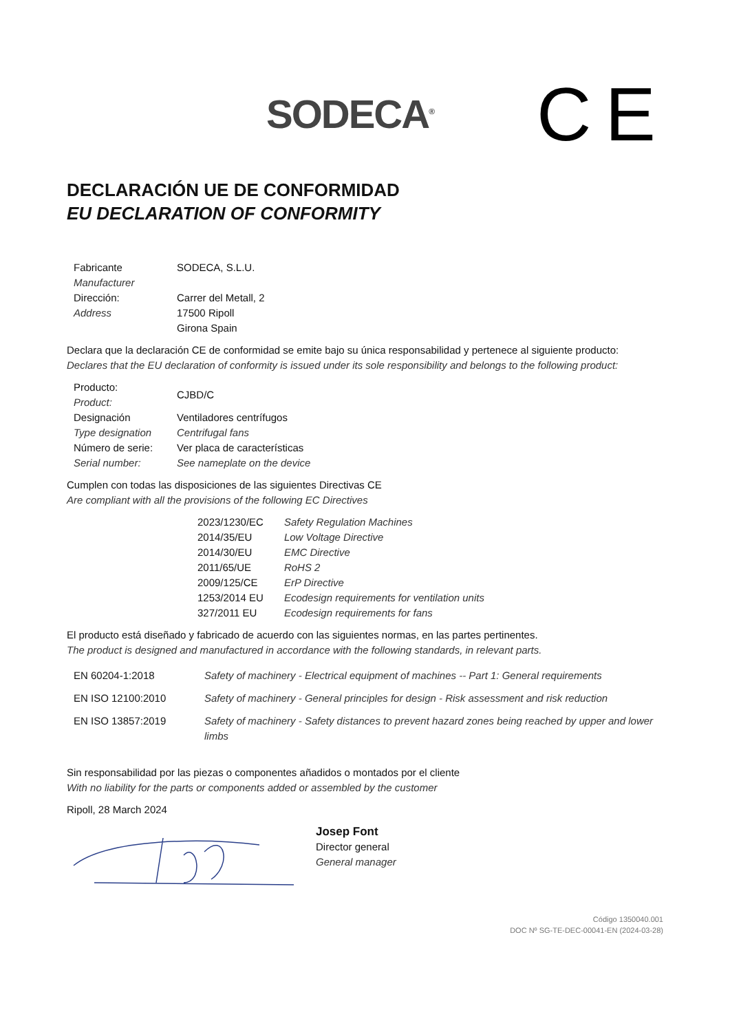SODECA<sup>®</sup>
CE
DECLARACIÓN UE DE CONFORMIDAD
EU DECLARATION OF CONFORMITY
| Fabricante Manufacturer | SODECA, S.L.U. |
| Dirección: Address | Carrer del Metall, 2 17500 Ripoll Girona Spain |
Declara que la declaración CE de conformidad se emite bajo su única responsabilidad y pertenece al siguiente producto:
Declares that the EU declaration of conformity is issued under its sole responsibility and belongs to the following product:
| Producto: Product: | CJBD/C |
| Designación Type designation | Ventiladores centrífugos Centrifugal fans |
| Número de serie: Serial number: | Ver placa de características See nameplate on the device |
Cumplen con todas las disposiciones de las siguientes Directivas CE
Are compliant with all the provisions of the following EC Directives
| 2023/1230/EC | Safety Regulation Machines |
| 2014/35/EU | Low Voltage Directive |
| 2014/30/EU | EMC Directive |
| 2011/65/UE | RoHS 2 |
| 2009/125/CE | ErP Directive |
| 1253/2014 EU | Ecodesign requirements for ventilation units |
| 327/2011 EU | Ecodesign requirements for fans |
El producto está diseñado y fabricado de acuerdo con las siguientes normas, en las partes pertinentes.
The product is designed and manufactured in accordance with the following standards, in relevant parts.
| EN 60204-1:2018 | Safety of machinery - Electrical equipment of machines -- Part 1: General requirements |
| EN ISO 12100:2010 | Safety of machinery - General principles for design - Risk assessment and risk reduction |
| EN ISO 13857:2019 | Safety of machinery - Safety distances to prevent hazard zones being reached by upper and lower limbs |
Sin responsabilidad por las piezas o componentes añadidos o montados por el cliente
With no liability for the parts or components added or assembled by the customer
Ripoll, 28 March 2024
Josep Font
Director general
General manager
Código 1350040.001
DOC Nº SG-TE-DEC-00041-EN (2024-03-28)